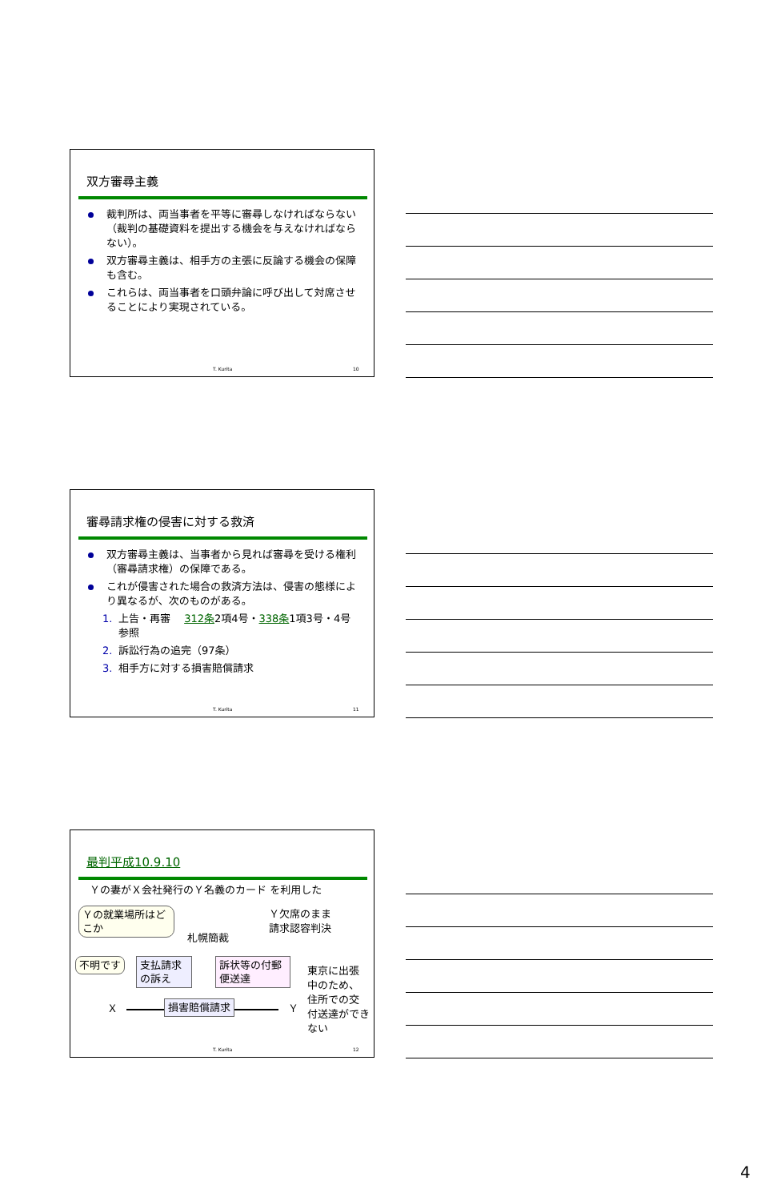双方審尋主義
裁判所は、両当事者を平等に審尋しなければならない（裁判の基礎資料を提出する機会を与えなければならない）。
双方審尋主義は、相手方の主張に反論する機会の保障も含む。
これらは、両当事者を口頭弁論に呼び出して対席させることにより実現されている。
T. Kurita 10
審尋請求権の侵害に対する救済
双方審尋主義は、当事者から見れば審尋を受ける権利（審尋請求権）の保障である。
これが侵害された場合の救済方法は、侵害の態様により異なるが、次のものがある。
1. 上告・再審　 312条2項4号・338条1項3号・4号参照
2. 訴訟行為の追完（97条）
3. 相手方に対する損害賠償請求
T. Kurita 11
最判平成10.9.10
Ｙの妻がＸ会社発行のＹ名義のカード を利用した
Ｙの就業場所はどこか
Ｙ欠席のまま
請求認容判決
札幌簡裁
不明です
支払請求の訴え
訴状等の付郵便送達
東京に出張
中のため、
住所での交
付送達ができない
Ｘ 損害賠償請求 Ｙ
T. Kurita 12
4